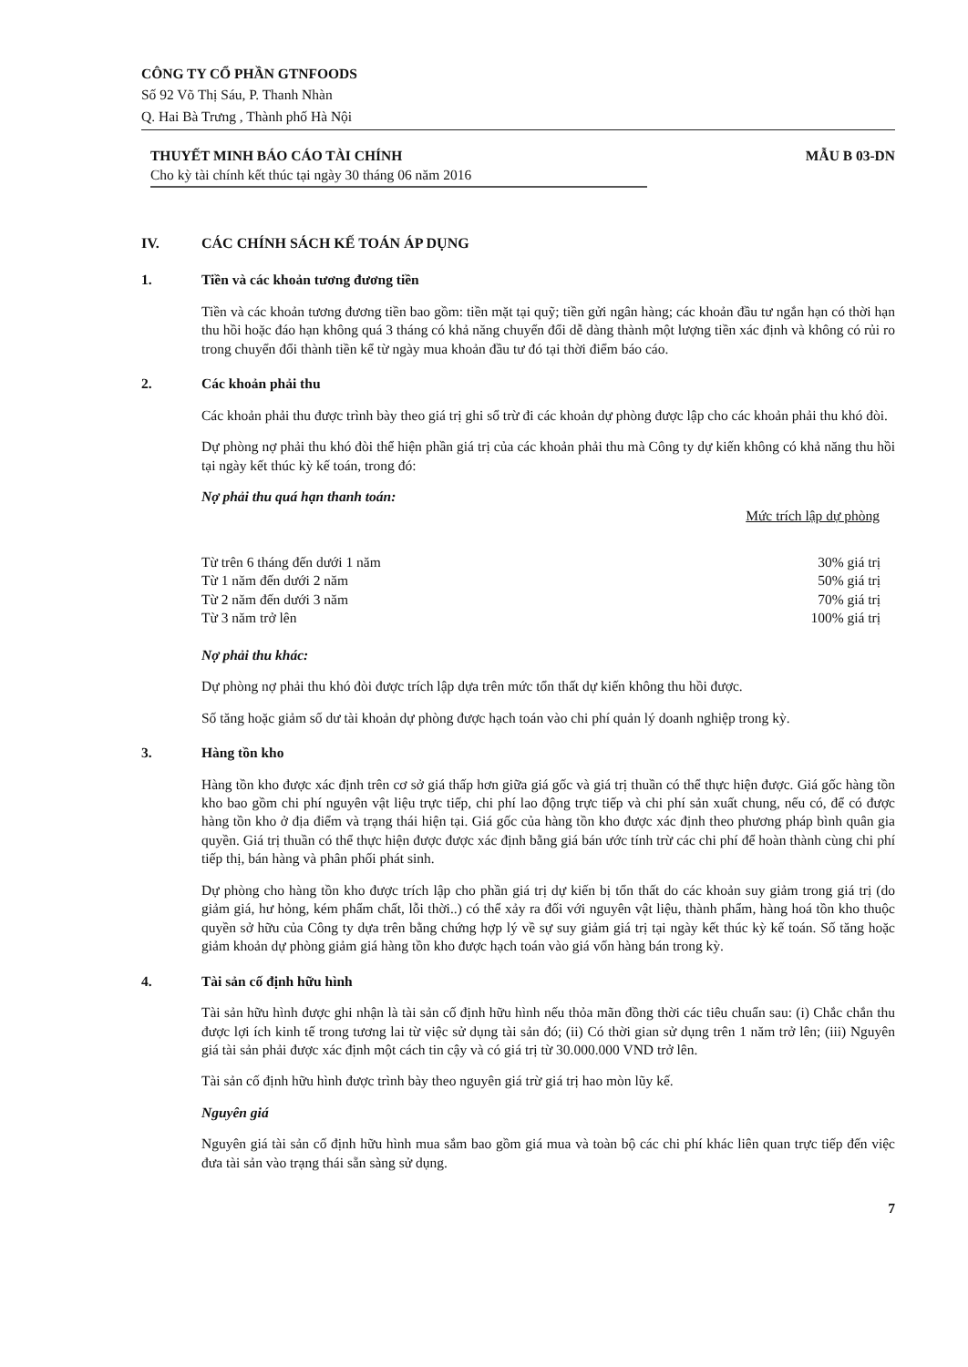CÔNG TY CỔ PHẦN GTNFOODS
Số 92 Võ Thị Sáu, P. Thanh Nhàn
Q. Hai Bà Trưng , Thành phố Hà Nội
THUYẾT MINH BÁO CÁO TÀI CHÍNH
Cho kỳ tài chính kết thúc tại ngày 30 tháng 06 năm 2016
MẪU B 03-DN
IV. CÁC CHÍNH SÁCH KẾ TOÁN ÁP DỤNG
1. Tiền và các khoản tương đương tiền
Tiền và các khoản tương đương tiền bao gồm: tiền mặt tại quỹ; tiền gửi ngân hàng; các khoản đầu tư ngắn hạn có thời hạn thu hồi hoặc đáo hạn không quá 3 tháng có khả năng chuyển đổi dễ dàng thành một lượng tiền xác định và không có rủi ro trong chuyển đổi thành tiền kể từ ngày mua khoản đầu tư đó tại thời điểm báo cáo.
2. Các khoản phải thu
Các khoản phải thu được trình bày theo giá trị ghi sổ trừ đi các khoản dự phòng được lập cho các khoản phải thu khó đòi.
Dự phòng nợ phải thu khó đòi thể hiện phần giá trị của các khoản phải thu mà Công ty dự kiến không có khả năng thu hồi tại ngày kết thúc kỳ kế toán, trong đó:
Nợ phải thu quá hạn thanh toán:
| | Mức trích lập dự phòng |
| --- | --- |
| Từ trên 6 tháng đến dưới 1 năm | 30% giá trị |
| Từ 1 năm đến dưới 2 năm | 50% giá trị |
| Từ 2 năm đến dưới 3 năm | 70% giá trị |
| Từ 3 năm trở lên | 100% giá trị |
Nợ phải thu khác:
Dự phòng nợ phải thu khó đòi được trích lập dựa trên mức tổn thất dự kiến không thu hồi được.
Số tăng hoặc giảm số dư tài khoản dự phòng được hạch toán vào chi phí quản lý doanh nghiệp trong kỳ.
3. Hàng tồn kho
Hàng tồn kho được xác định trên cơ sở giá thấp hơn giữa giá gốc và giá trị thuần có thể thực hiện được. Giá gốc hàng tồn kho bao gồm chi phí nguyên vật liệu trực tiếp, chi phí lao động trực tiếp và chi phí sản xuất chung, nếu có, để có được hàng tồn kho ở địa điểm và trạng thái hiện tại. Giá gốc của hàng tồn kho được xác định theo phương pháp bình quân gia quyền. Giá trị thuần có thể thực hiện được được xác định bằng giá bán ước tính trừ các chi phí để hoàn thành cùng chi phí tiếp thị, bán hàng và phân phối phát sinh.
Dự phòng cho hàng tồn kho được trích lập cho phần giá trị dự kiến bị tổn thất do các khoản suy giảm trong giá trị (do giảm giá, hư hỏng, kém phẩm chất, lỗi thời..) có thể xảy ra đối với nguyên vật liệu, thành phẩm, hàng hoá tồn kho thuộc quyền sở hữu của Công ty dựa trên bằng chứng hợp lý về sự suy giảm giá trị tại ngày kết thúc kỳ kế toán. Số tăng hoặc giảm khoản dự phòng giảm giá hàng tồn kho được hạch toán vào giá vốn hàng bán trong kỳ.
4. Tài sản cố định hữu hình
Tài sản hữu hình được ghi nhận là tài sản cố định hữu hình nếu thỏa mãn đồng thời các tiêu chuẩn sau: (i) Chắc chắn thu được lợi ích kinh tế trong tương lai từ việc sử dụng tài sản đó; (ii) Có thời gian sử dụng trên 1 năm trở lên; (iii) Nguyên giá tài sản phải được xác định một cách tin cậy và có giá trị từ 30.000.000 VND trở lên.
Tài sản cố định hữu hình được trình bày theo nguyên giá trừ giá trị hao mòn lũy kế.
Nguyên giá
Nguyên giá tài sản cố định hữu hình mua sắm bao gồm giá mua và toàn bộ các chi phí khác liên quan trực tiếp đến việc đưa tài sản vào trạng thái sẵn sàng sử dụng.
7